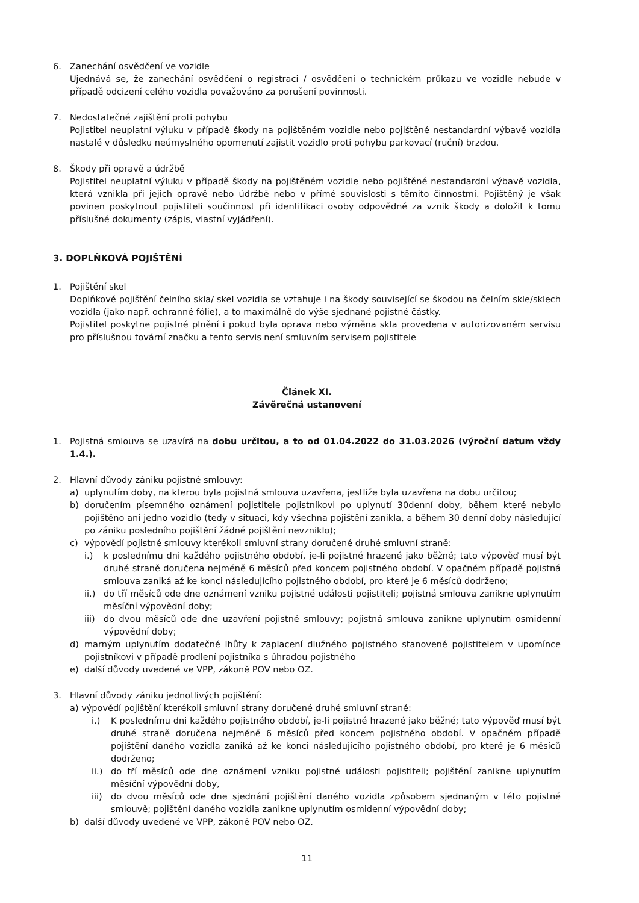6. Zanechání osvědčení ve vozidle
Ujednává se, že zanechání osvědčení o registraci / osvědčení o technickém průkazu ve vozidle nebude v případě odcizení celého vozidla považováno za porušení povinnosti.
7. Nedostatečné zajištění proti pohybu
Pojistitel neuplatní výluku v případě škody na pojištěném vozidle nebo pojištěné nestandardní výbavě vozidla nastalé v důsledku neúmyslného opomenutí zajistit vozidlo proti pohybu parkovací (ruční) brzdou.
8. Škody při opravě a údržbě
Pojistitel neuplatní výluku v případě škody na pojištěném vozidle nebo pojištěné nestandardní výbavě vozidla, která vznikla při jejich opravě nebo údržbě nebo v přímé souvislosti s těmito činnostmi. Pojištěný je však povinen poskytnout pojistiteli součinnost při identifikaci osoby odpovědné za vznik škody a doložit k tomu příslušné dokumenty (zápis, vlastní vyjádření).
3. DOPLŇKOVÁ POJIŠTĚNÍ
1. Pojištění skel
Doplňkové pojištění čelního skla/ skel vozidla se vztahuje i na škody související se škodou na čelním skle/sklech vozidla (jako např. ochranné fólie), a to maximálně do výše sjednané pojistné částky.
Pojistitel poskytne pojistné plnění i pokud byla oprava nebo výměna skla provedena v autorizovaném servisu pro příslušnou tovární značku a tento servis není smluvním servisem pojistitele
Článek XI.
Závěrečná ustanovení
1. Pojistná smlouva se uzavírá na dobu určitou, a to od 01.04.2022 do 31.03.2026 (výroční datum vždy 1.4.).
2. Hlavní důvody zániku pojistné smlouvy:
a) uplynutím doby, na kterou byla pojistná smlouva uzavřena, jestliže byla uzavřena na dobu určitou;
b) doručením písemného oznámení pojistitele pojistníkovi po uplynutí 30denní doby, během které nebylo pojištěno ani jedno vozidlo (tedy v situaci, kdy všechna pojištění zanikla, a během 30 denní doby následující po zániku posledního pojištění žádné pojištění nevzniklo);
c) výpovědí pojistné smlouvy kterékoli smluvní strany doručené druhé smluvní straně:
i.) k poslednímu dni každého pojistného období, je-li pojistné hrazené jako běžné; tato výpověď musí být druhé straně doručena nejméně 6 měsíců před koncem pojistného období. V opačném případě pojistná smlouva zaniká až ke konci následujícího pojistného období, pro které je 6 měsíců dodrženo;
ii.)
do tří měsíců ode dne oznámení vzniku pojistné události pojistiteli; pojistná smlouva zanikne uplynutím měsíční výpovědní doby;
iii)
do dvou měsíců ode dne uzavření pojistné smlouvy; pojistná smlouva zanikne uplynutím osmidenní výpovědní doby;
d) marným uplynutím dodatečné lhůty k zaplacení dlužného pojistného stanovené pojistitelem v upomínce pojistníkovi v případě prodlení pojistníka s úhradou pojistného
e) další důvody uvedené ve VPP, zákoně POV nebo OZ.
3. Hlavní důvody zániku jednotlivých pojištění:
a) výpovědí pojištění kterékoli smluvní strany doručené druhé smluvní straně:
i.) K poslednímu dni každého pojistného období, je-li pojistné hrazené jako běžné; tato výpověď musí být druhé straně doručena nejméně 6 měsíců před koncem pojistného období. V opačném případě pojištění daného vozidla zaniká až ke konci následujícího pojistného období, pro které je 6 měsíců dodrženo;
ii.)
do tří měsíců ode dne oznámení vzniku pojistné události pojistiteli; pojištění zanikne uplynutím měsíční výpovědní doby,
iii)
do dvou měsíců ode dne sjednání pojištění daného vozidla způsobem sjednaným v této pojistné smlouvě; pojištění daného vozidla zanikne uplynutím osmidenní výpovědní doby;
b) další důvody uvedené ve VPP, zákoně POV nebo OZ.
11